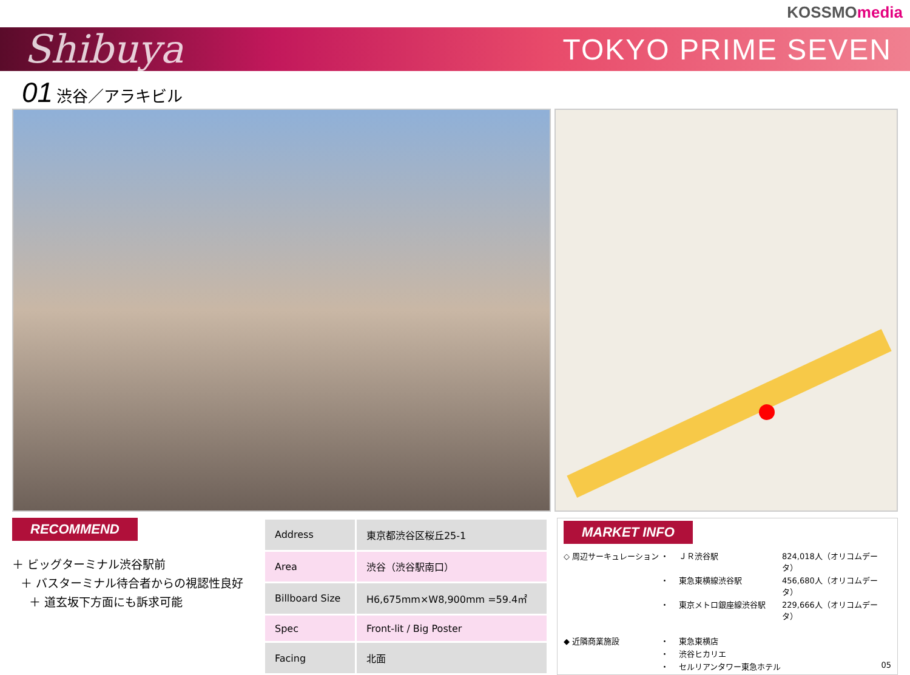KOSSMOmedia
Shibuya
TOKYO PRIME SEVEN
01 渋谷／アラキビル
RECOMMEND
＋ ビッグターミナル渋谷駅前
＋ バスターミナル待合者からの視認性良好
＋ 道玄坂下方面にも訴求可能
| Address | 東京都渋谷区桜丘25-1 |
| Area | 渋谷（渋谷駅南口） |
| Billboard Size | H6,675mm×W8,900mm =59.4㎡ |
| Spec | Front-lit / Big Poster |
| Facing | 北面 |
MARKET INFO
◇ 周辺サーキュレーション
・
ＪＲ渋谷駅
824,018人（オリコムデータ）
・
東急東横線渋谷駅
456,680人（オリコムデータ）
・
東京メトロ銀座線渋谷駅
229,666人（オリコムデータ）
◆ 近隣商業施設
・
東急東横店
・
渋谷ヒカリエ
・
セルリアンタワー東急ホテル
05